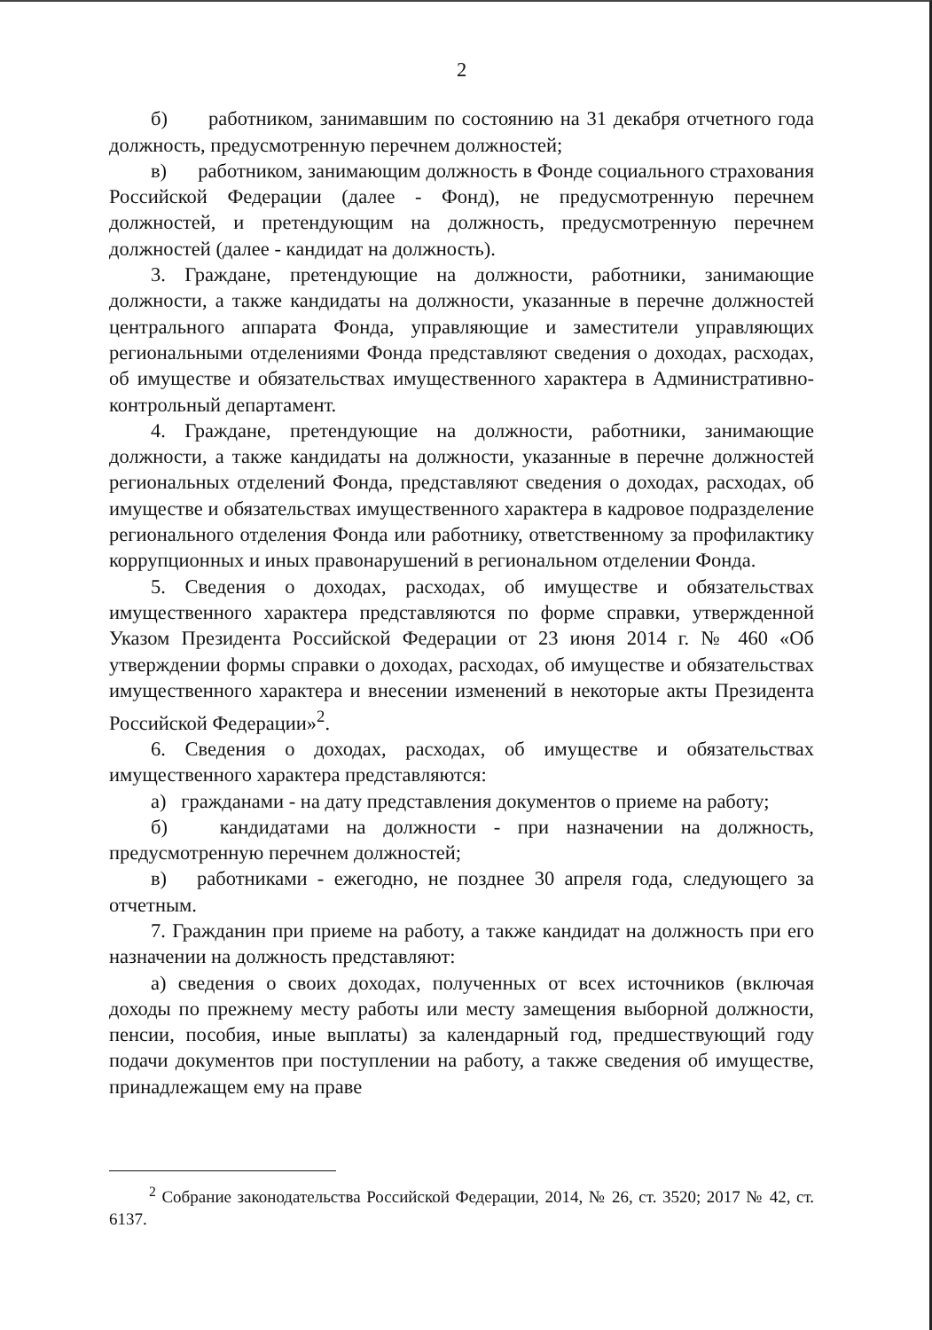2
б) работником, занимавшим по состоянию на 31 декабря отчетного года должность, предусмотренную перечнем должностей;
в) работником, занимающим должность в Фонде социального страхования Российской Федерации (далее - Фонд), не предусмотренную перечнем должностей, и претендующим на должность, предусмотренную перечнем должностей (далее - кандидат на должность).
3. Граждане, претендующие на должности, работники, занимающие должности, а также кандидаты на должности, указанные в перечне должностей центрального аппарата Фонда, управляющие и заместители управляющих региональными отделениями Фонда представляют сведения о доходах, расходах, об имуществе и обязательствах имущественного характера в Административно-контрольный департамент.
4. Граждане, претендующие на должности, работники, занимающие должности, а также кандидаты на должности, указанные в перечне должностей региональных отделений Фонда, представляют сведения о доходах, расходах, об имуществе и обязательствах имущественного характера в кадровое подразделение регионального отделения Фонда или работнику, ответственному за профилактику коррупционных и иных правонарушений в региональном отделении Фонда.
5. Сведения о доходах, расходах, об имуществе и обязательствах имущественного характера представляются по форме справки, утвержденной Указом Президента Российской Федерации от 23 июня 2014 г. № 460 «Об утверждении формы справки о доходах, расходах, об имуществе и обязательствах имущественного характера и внесении изменений в некоторые акты Президента Российской Федерации»<sup>2</sup>.
6. Сведения о доходах, расходах, об имуществе и обязательствах имущественного характера представляются:
а) гражданами - на дату представления документов о приеме на работу;
б) кандидатами на должности - при назначении на должность, предусмотренную перечнем должностей;
в) работниками - ежегодно, не позднее 30 апреля года, следующего за отчетным.
7. Гражданин при приеме на работу, а также кандидат на должность при его назначении на должность представляют:
а) сведения о своих доходах, полученных от всех источников (включая доходы по прежнему месту работы или месту замещения выборной должности, пенсии, пособия, иные выплаты) за календарный год, предшествующий году подачи документов при поступлении на работу, а также сведения об имуществе, принадлежащем ему на праве
<sup>2</sup> Собрание законодательства Российской Федерации, 2014, № 26, ст. 3520; 2017 № 42, ст. 6137.